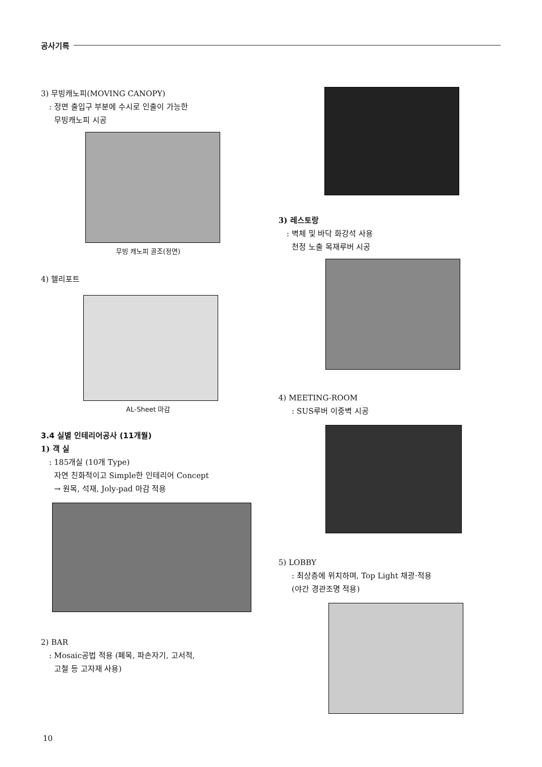공사기록
3) 무빙캐노피(MOVING CANOPY)
: 정면 출입구 부분에 수시로 인출이 가능한
무빙캐노피 시공
무빙 캐노피 골조(정면)
4) 헬리포트
AL-Sheet 마감
3.4 실별 인테리어공사 (11개월)
1) 객 실
: 185개실 (10개 Type)
자연 친화적이고 Simple한 인테리어 Concept
→ 원목, 석재, Joly-pad 마감 적용
2) BAR
: Mosaic공법 적용 (폐목, 파손자기, 고서적,
고철 등 고자재 사용)
3) 레스토랑
: 벽체 및 바닥 화강석 사용
천정 노출 목재루버 시공
4) MEETING-ROOM
: SUS루버 이중벽 시공
5) LOBBY
: 최상층에 위치하며, Top Light 채광·적용
(야간 경관조명 적용)
10